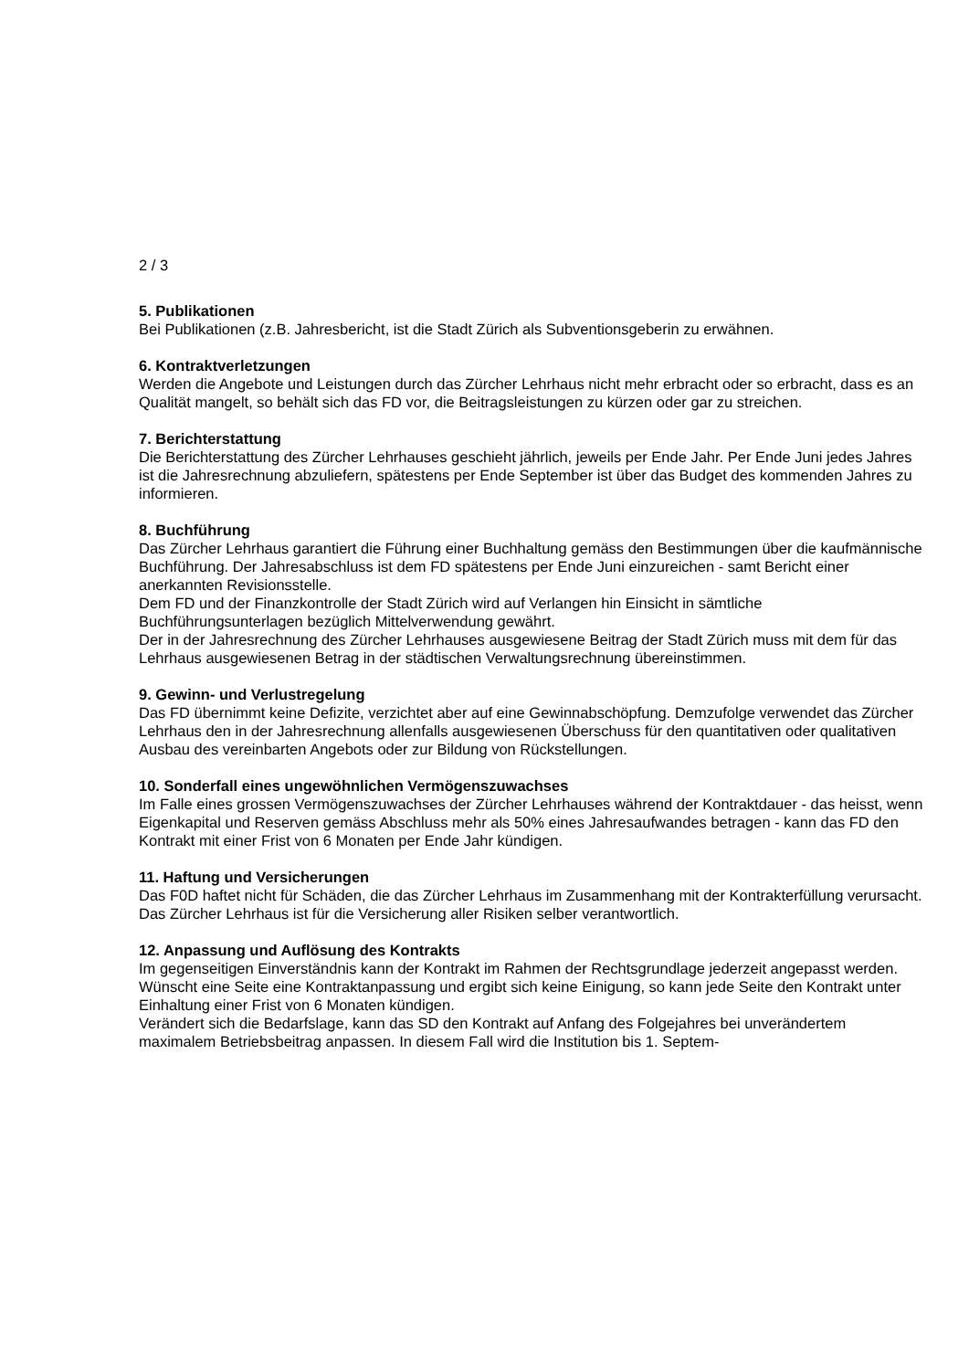2 / 3
5. Publikationen
Bei Publikationen (z.B. Jahresbericht, ist die Stadt Zürich als Subventionsgeberin zu erwähnen.
6. Kontraktverletzungen
Werden die Angebote und Leistungen durch das Zürcher Lehrhaus nicht mehr erbracht oder so erbracht, dass es an Qualität mangelt, so behält sich das FD vor, die Beitragsleistungen zu kürzen oder gar zu streichen.
7. Berichterstattung
Die Berichterstattung des Zürcher Lehrhauses geschieht jährlich, jeweils per Ende Jahr. Per Ende Juni jedes Jahres ist die Jahresrechnung abzuliefern, spätestens per Ende September ist über das Budget des kommenden Jahres zu informieren.
8. Buchführung
Das Zürcher Lehrhaus garantiert die Führung einer Buchhaltung gemäss den Bestimmungen über die kaufmännische Buchführung. Der Jahresabschluss ist dem FD spätestens per Ende Juni einzureichen - samt Bericht einer anerkannten Revisionsstelle.
Dem FD und der Finanzkontrolle der Stadt Zürich wird auf Verlangen hin Einsicht in sämtliche Buchführungsunterlagen bezüglich Mittelverwendung gewährt.
Der in der Jahresrechnung des Zürcher Lehrhauses ausgewiesene Beitrag der Stadt Zürich muss mit dem für das Lehrhaus ausgewiesenen Betrag in der städtischen Verwaltungsrechnung übereinstimmen.
9. Gewinn- und Verlustregelung
Das FD übernimmt keine Defizite, verzichtet aber auf eine Gewinnabschöpfung. Demzufolge verwendet das Zürcher Lehrhaus den in der Jahresrechnung allenfalls ausgewiesenen Überschuss für den quantitativen oder qualitativen Ausbau des vereinbarten Angebots oder zur Bildung von Rückstellungen.
10. Sonderfall eines ungewöhnlichen Vermögenszuwachses
Im Falle eines grossen Vermögenszuwachses der Zürcher Lehrhauses während der Kontraktdauer - das heisst, wenn Eigenkapital und Reserven gemäss Abschluss mehr als 50% eines Jahresaufwandes betragen - kann das FD den Kontrakt mit einer Frist von 6 Monaten per Ende Jahr kündigen.
11. Haftung und Versicherungen
Das F0D haftet nicht für Schäden, die das Zürcher Lehrhaus im Zusammenhang mit der Kontrakterfüllung verursacht. Das Zürcher Lehrhaus ist für die Versicherung aller Risiken selber verantwortlich.
12. Anpassung und Auflösung des Kontrakts
Im gegenseitigen Einverständnis kann der Kontrakt im Rahmen der Rechtsgrundlage jederzeit angepasst werden.
Wünscht eine Seite eine Kontraktanpassung und ergibt sich keine Einigung, so kann jede Seite den Kontrakt unter Einhaltung einer Frist von 6 Monaten kündigen.
Verändert sich die Bedarfslage, kann das SD den Kontrakt auf Anfang des Folgejahres bei unverändertem maximalem Betriebsbeitrag anpassen. In diesem Fall wird die Institution bis 1. Septem-